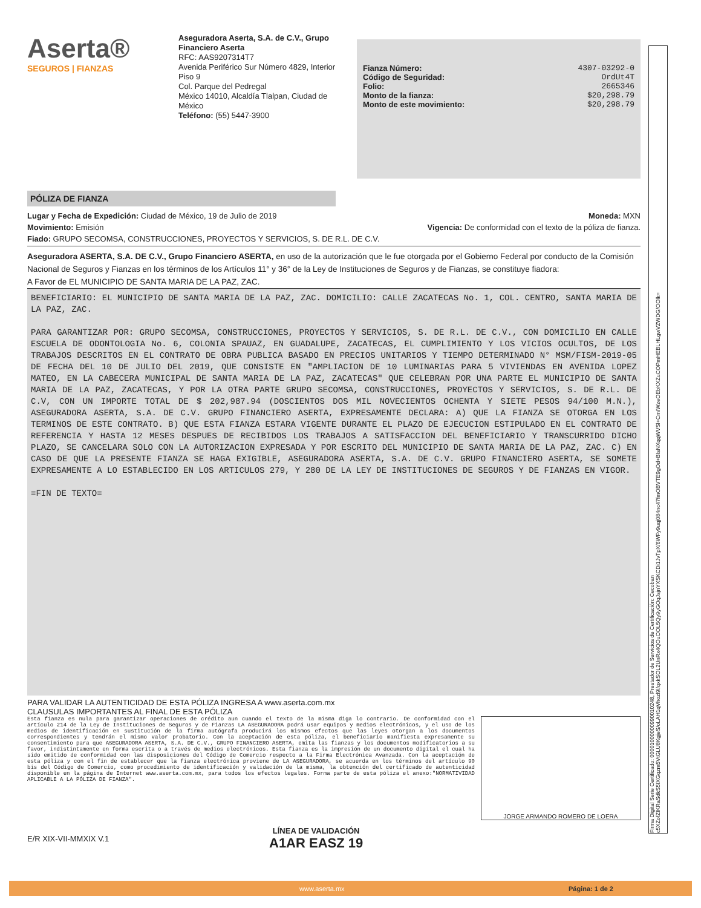Firma Digital Serie Certificado: 00001000000990010248, Prestador de Servicios de Certificación: Cecoban c5XZofZIKRaSdkS5IXGqzm5VtGLU8KgjeS/oLAH1qVhozl9l/qxkSOL2UnRx4QOuOOL5Qy9yGOqJsjnYXSKCDi1JvTpX/6WFy9uqj084nc47fmOBVTE9gOd+BIsNXqqWVSl+CmIWzeOEbKXZuCOPmHEBLHLgwVZWDG/OOlk=
Aserta®
SEGUROS | FIANZAS
Aseguradora Aserta, S.A. de C.V., Grupo Financiero Aserta
RFC: AAS9207314T7
Avenida Periférico Sur Número 4829, Interior Piso 9
Col. Parque del Pedregal
México 14010, Alcaldía Tlalpan, Ciudad de México
Teléfono: (55) 5447-3900
Fianza Número: 4307-03292-0
Código de Seguridad: OrdUt4T
Folio: 2665346
Monto de la fianza: $20,298.79
Monto de este movimiento: $20,298.79
PÓLIZA DE FIANZA
Lugar y Fecha de Expedición: Ciudad de México, 19 de Julio de 2019 Moneda: MXN
Movimiento: Emisión Vigencia: De conformidad con el texto de la póliza de fianza.
Fiado: GRUPO SECOMSA, CONSTRUCCIONES, PROYECTOS Y SERVICIOS, S. DE R.L. DE C.V.
Aseguradora ASERTA, S.A. DE C.V., Grupo Financiero ASERTA, en uso de la autorización que le fue otorgada por el Gobierno Federal por conducto de la Comisión Nacional de Seguros y Fianzas en los términos de los Artículos 11° y 36° de la Ley de Instituciones de Seguros y de Fianzas, se constituye fiadora:
A Favor de EL MUNICIPIO DE SANTA MARIA DE LA PAZ, ZAC.
BENEFICIARIO: EL MUNICIPIO DE SANTA MARIA DE LA PAZ, ZAC. DOMICILIO: CALLE ZACATECAS No. 1, COL. CENTRO, SANTA MARIA DE LA PAZ, ZAC.
PARA GARANTIZAR POR: GRUPO SECOMSA, CONSTRUCCIONES, PROYECTOS Y SERVICIOS, S. DE R.L. DE C.V., CON DOMICILIO EN CALLE ESCUELA DE ODONTOLOGIA No. 6, COLONIA SPAUAZ, EN GUADALUPE, ZACATECAS, EL CUMPLIMIENTO Y LOS VICIOS OCULTOS, DE LOS TRABAJOS DESCRITOS EN EL CONTRATO DE OBRA PUBLICA BASADO EN PRECIOS UNITARIOS Y TIEMPO DETERMINADO N° MSM/FISM-2019-05 DE FECHA DEL 10 DE JULIO DEL 2019, QUE CONSISTE EN "AMPLIACION DE 10 LUMINARIAS PARA 5 VIVIENDAS EN AVENIDA LOPEZ MATEO, EN LA CABECERA MUNICIPAL DE SANTA MARIA DE LA PAZ, ZACATECAS" QUE CELEBRAN POR UNA PARTE EL MUNICIPIO DE SANTA MARIA DE LA PAZ, ZACATECAS, Y POR LA OTRA PARTE GRUPO SECOMSA, CONSTRUCCIONES, PROYECTOS Y SERVICIOS, S. DE R.L. DE C.V, CON UN IMPORTE TOTAL DE $ 202,987.94 (DOSCIENTOS DOS MIL NOVECIENTOS OCHENTA Y SIETE PESOS 94/100 M.N.), ASEGURADORA ASERTA, S.A. DE C.V. GRUPO FINANCIERO ASERTA, EXPRESAMENTE DECLARA: A) QUE LA FIANZA SE OTORGA EN LOS TERMINOS DE ESTE CONTRATO. B) QUE ESTA FIANZA ESTARA VIGENTE DURANTE EL PLAZO DE EJECUCION ESTIPULADO EN EL CONTRATO DE REFERENCIA Y HASTA 12 MESES DESPUES DE RECIBIDOS LOS TRABAJOS A SATISFACCION DEL BENEFICIARIO Y TRANSCURRIDO DICHO PLAZO, SE CANCELARA SOLO CON LA AUTORIZACION EXPRESADA Y POR ESCRITO DEL MUNICIPIO DE SANTA MARIA DE LA PAZ, ZAC. C) EN CASO DE QUE LA PRESENTE FIANZA SE HAGA EXIGIBLE, ASEGURADORA ASERTA, S.A. DE C.V. GRUPO FINANCIERO ASERTA, SE SOMETE EXPRESAMENTE A LO ESTABLECIDO EN LOS ARTICULOS 279, Y 280 DE LA LEY DE INSTITUCIONES DE SEGUROS Y DE FIANZAS EN VIGOR.
=FIN DE TEXTO=
PARA VALIDAR LA AUTENTICIDAD DE ESTA PÓLIZA INGRESA A www.aserta.com.mx
CLAUSULAS IMPORTANTES AL FINAL DE ESTA PÓLIZA
Esta fianza es nula para garantizar operaciones de crédito aun cuando el texto de la misma diga lo contrario. De conformidad con el artículo 214 de la Ley de Instituciones de Seguros y de Fianzas LA ASEGURADORA podrá usar equipos y medios electrónicos, y el uso de los medios de identificación en sustitución de la firma autógrafa producirá los mismos efectos que las leyes otorgan a los documentos correspondientes y tendrán el mismo valor probatorio. Con la aceptación de esta póliza, el beneficiario manifiesta expresamente su consentimiento para que ASEGURADORA ASERTA, S.A. DE C.V., GRUPO FINANCIERO ASERTA, emita las fianzas y los documentos modificatorios a su favor, indistintamente en forma escrita o a través de medios electrónicos. Esta fianza es la impresión de un documento digital el cual ha sido emitido de conformidad con las disposiciones del Código de Comercio respecto a la Firma Electrónica Avanzada. Con la aceptación de esta póliza y con el fin de establecer que la fianza electrónica proviene de LA ASEGURADORA, se acuerda en los términos del artículo 90 bis del Código de Comercio, como procedimiento de identificación y validación de la misma, la obtención del certificado de autenticidad disponible en la página de Internet www.aserta.com.mx, para todos los efectos legales. Forma parte de esta póliza el anexo:"NORMATIVIDAD APLICABLE A LA PÓLIZA DE FIANZA".
JORGE ARMANDO ROMERO DE LOERA
E/R XIX-VII-MMXIX V.1 LÍNEA DE VALIDACIÓN
A1AR EASZ 19
www.aserta.mx Página: 1 de 2